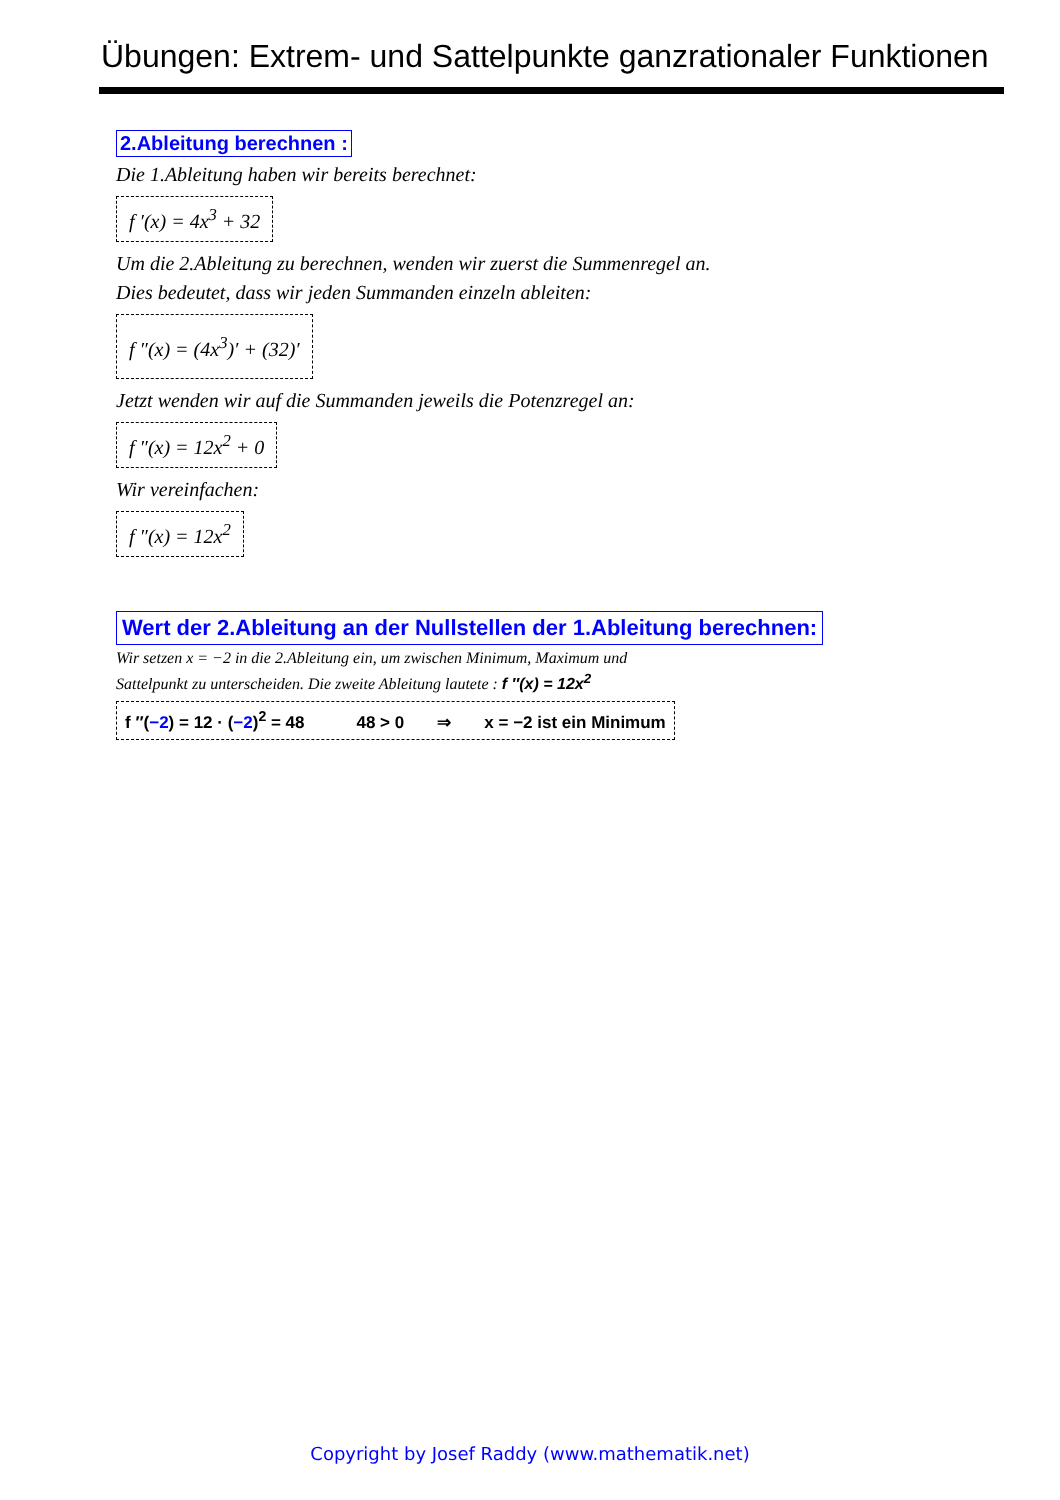Übungen: Extrem- und Sattelpunkte ganzrationaler Funktionen
2.Ableitung berechnen :
Die 1.Ableitung haben wir bereits berechnet:
f ′(x) = 4x<sup>3</sup> + 32
Um die 2.Ableitung zu berechnen, wenden wir zuerst die Summenregel an.
Dies bedeutet, dass wir jeden Summanden einzeln ableiten:
f ″(x) = (4x<sup>3</sup>)′ + (32)′
Jetzt wenden wir auf die Summanden jeweils die Potenzregel an:
f ″(x) = 12x<sup>2</sup> + 0
Wir vereinfachen:
f ″(x) = 12x<sup>2</sup>
Wert der 2.Ableitung an der Nullstellen der 1.Ableitung berechnen:
Wir setzen x = −2 in die 2.Ableitung ein, um zwischen Minimum, Maximum und
Sattelpunkt zu unterscheiden. Die zweite Ableitung lautete : f ″(x) = 12x<sup>2</sup>
f ″(−2) = 12 · (−2)<sup>2</sup> = 48 48 > 0 ⇒ x = −2 ist ein Minimum
Copyright by Josef Raddy (www.mathematik.net)